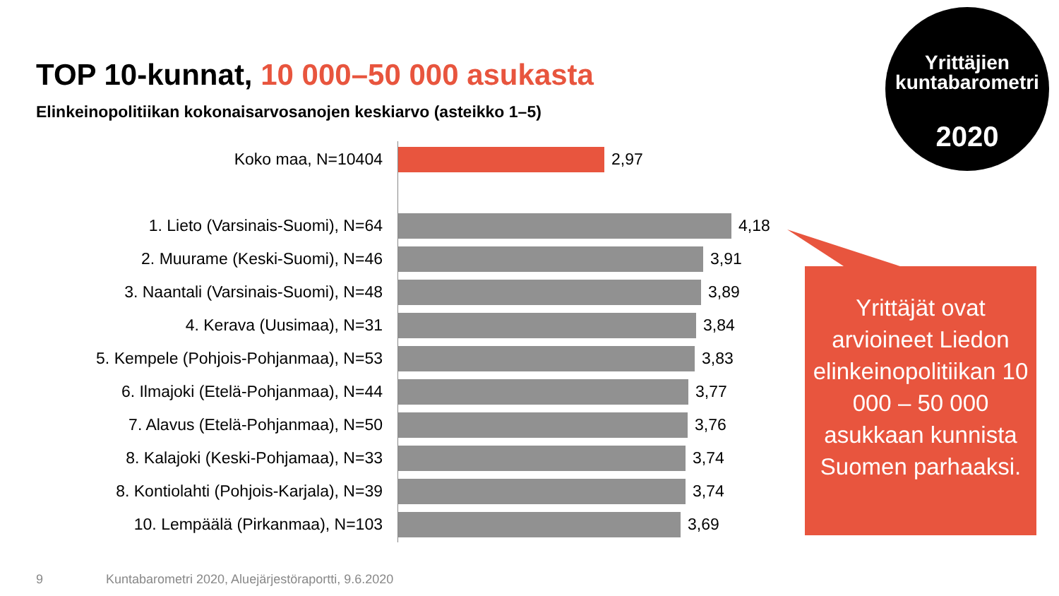TOP 10-kunnat, 10 000–50 000 asukasta
Elinkeinopolitiikan kokonaisarvosanojen keskiarvo (asteikko 1–5)
Yrittäjien
kuntabarometri
2020
Koko maa, N=10404 2,97
1. Lieto (Varsinais-Suomi), N=64 4,18
2. Muurame (Keski-Suomi), N=46 3,91
3. Naantali (Varsinais-Suomi), N=48 3,89
4. Kerava (Uusimaa), N=31 3,84
5. Kempele (Pohjois-Pohjanmaa), N=53 3,83
6. Ilmajoki (Etelä-Pohjanmaa), N=44 3,77
7. Alavus (Etelä-Pohjanmaa), N=50 3,76
8. Kalajoki (Keski-Pohjamaa), N=33 3,74
8. Kontiolahti (Pohjois-Karjala), N=39 3,74
10. Lempäälä (Pirkanmaa), N=103 3,69
Yrittäjät ovat arvioineet Liedon elinkeinopolitiikan 10 000 – 50 000 asukkaan kunnista Suomen parhaaksi.
9
Kuntabarometri 2020, Aluejärjestöraportti, 9.6.2020